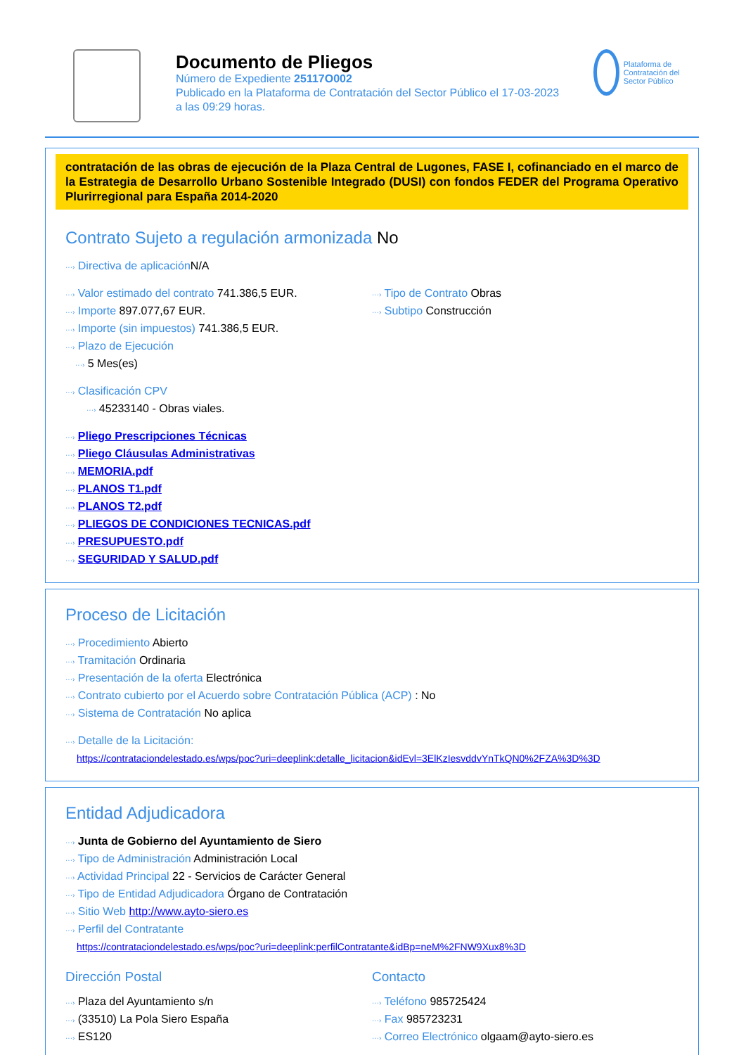Documento de Pliegos
Número de Expediente 25117O002
Publicado en la Plataforma de Contratación del Sector Público el 17-03-2023
a las 09:29 horas.
Plataforma de Contratación del Sector Público
contratación de las obras de ejecución de la Plaza Central de Lugones, FASE I, cofinanciado en el marco de la Estrategia de Desarrollo Urbano Sostenible Integrado (DUSI) con fondos FEDER del Programa Operativo Plurirregional para España 2014-2020
Contrato Sujeto a regulación armonizada No
···› Directiva de aplicación N/A
···› Valor estimado del contrato 741.386,5 EUR.
···› Importe 897.077,67 EUR.
···› Importe (sin impuestos) 741.386,5 EUR.
···› Plazo de Ejecución
···› 5 Mes(es)
···› Tipo de Contrato Obras
···› Subtipo Construcción
···› Clasificación CPV
···› 45233140 - Obras viales.
···› Pliego Prescripciones Técnicas
···› Pliego Cláusulas Administrativas
···› MEMORIA.pdf
···› PLANOS T1.pdf
···› PLANOS T2.pdf
···› PLIEGOS DE CONDICIONES TECNICAS.pdf
···› PRESUPUESTO.pdf
···› SEGURIDAD Y SALUD.pdf
Proceso de Licitación
···› Procedimiento Abierto
···› Tramitación Ordinaria
···› Presentación de la oferta Electrónica
···› Contrato cubierto por el Acuerdo sobre Contratación Pública (ACP) : No
···› Sistema de Contratación No aplica
···› Detalle de la Licitación:
https://contrataciondelestado.es/wps/poc?uri=deeplink:detalle_licitacion&idEvl=3ElKzIesvddvYnTkQN0%2FZA%3D%3D
Entidad Adjudicadora
···› Junta de Gobierno del Ayuntamiento de Siero
···› Tipo de Administración Administración Local
···› Actividad Principal 22 - Servicios de Carácter General
···› Tipo de Entidad Adjudicadora Órgano de Contratación
···› Sitio Web http://www.ayto-siero.es
···› Perfil del Contratante
https://contrataciondelestado.es/wps/poc?uri=deeplink:perfilContratante&idBp=neM%2FNW9Xux8%3D
Dirección Postal
···› Plaza del Ayuntamiento s/n
···› (33510) La Pola Siero España
···› ES120
Contacto
···› Teléfono 985725424
···› Fax 985723231
···› Correo Electrónico olgaam@ayto-siero.es